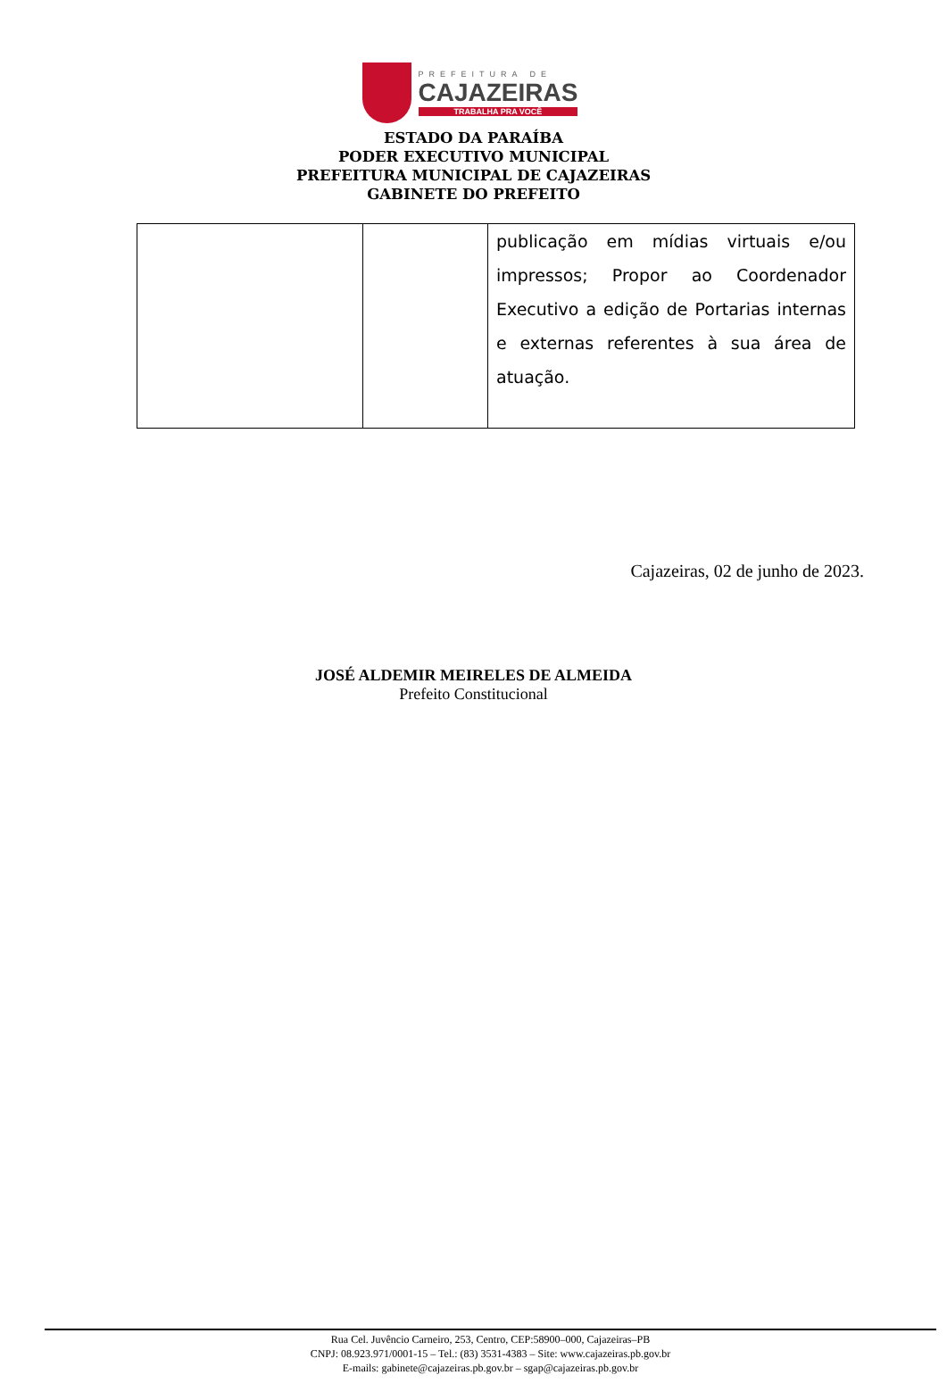PREFEITURA DE
CAJAZEIRAS
TRABALHA PRA VOCÊ
ESTADO DA PARAÍBA
PODER EXECUTIVO MUNICIPAL
PREFEITURA MUNICIPAL DE CAJAZEIRAS
GABINETE DO PREFEITO
| | | publicação em mídias virtuais e/ou impressos; Propor ao Coordenador Executivo a edição de Portarias internas e externas referentes à sua área de atuação. |
Cajazeiras, 02 de junho de 2023.
JOSÉ ALDEMIR MEIRELES DE ALMEIDA
Prefeito Constitucional
Rua Cel. Juvêncio Carneiro, 253, Centro, CEP:58900–000, Cajazeiras–PB
CNPJ: 08.923.971/0001-15 – Tel.: (83) 3531-4383 – Site: www.cajazeiras.pb.gov.br
E-mails: gabinete@cajazeiras.pb.gov.br – sgap@cajazeiras.pb.gov.br